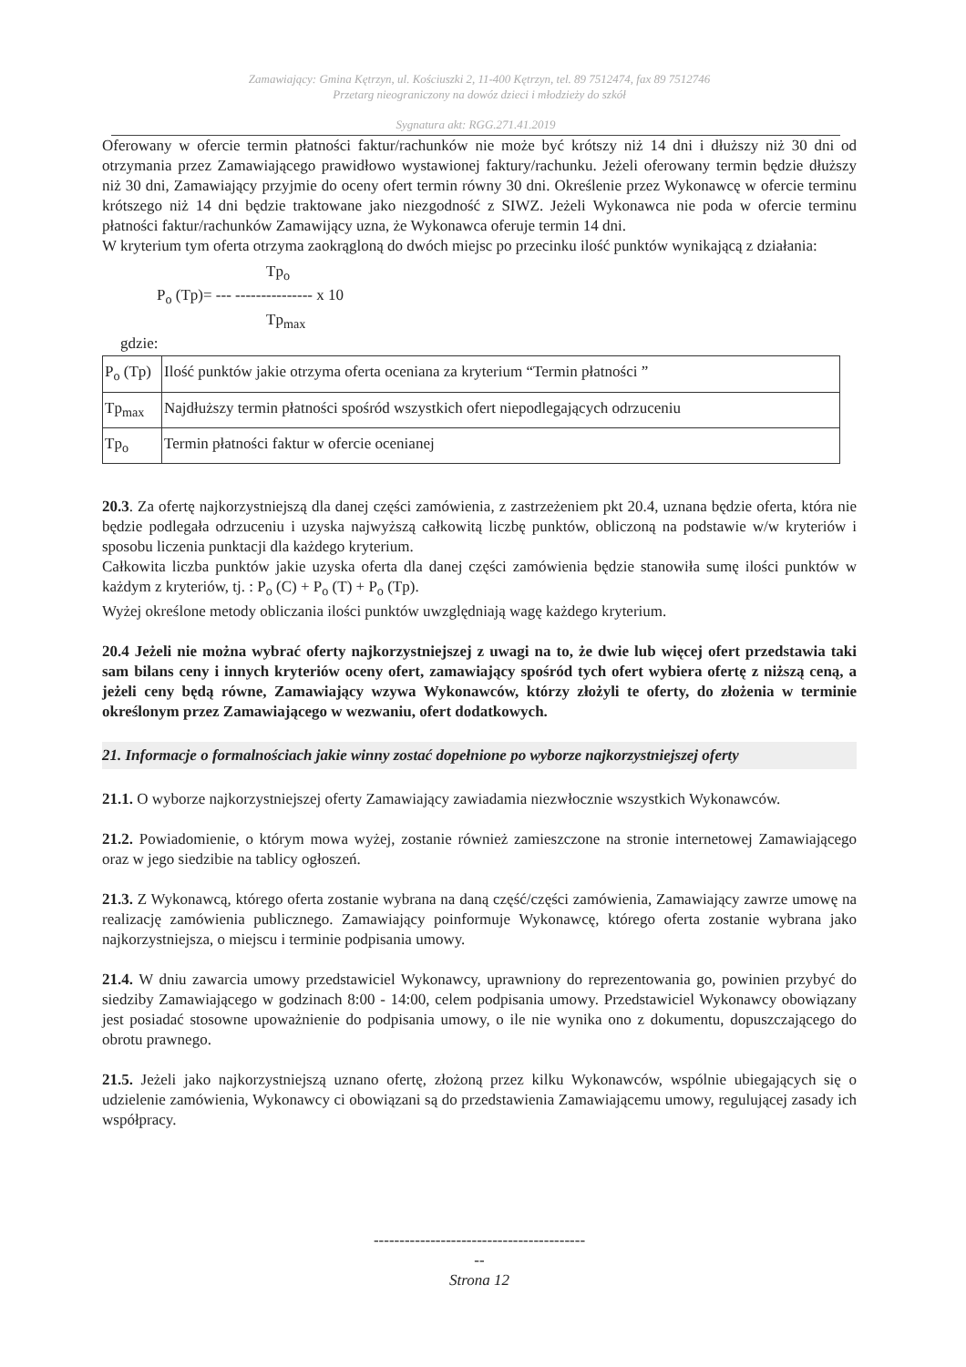Zamawiający: Gmina Kętrzyn, ul. Kościuszki 2, 11-400 Kętrzyn, tel. 89 7512474, fax 89 7512746
Przetarg nieograniczony na dowóz dzieci i młodzieży do szkół
Sygnatura akt: RGG.271.41.2019
Oferowany w ofercie termin płatności faktur/rachunków nie może być krótszy niż 14 dni i dłuższy niż 30 dni od otrzymania przez Zamawiającego prawidłowo wystawionej faktury/rachunku. Jeżeli oferowany termin będzie dłuższy niż 30 dni, Zamawiający przyjmie do oceny ofert termin równy 30 dni. Określenie przez Wykonawcę w ofercie terminu krótszego niż 14 dni będzie traktowane jako niezgodność z SIWZ. Jeżeli Wykonawca nie poda w ofercie terminu płatności faktur/rachunków Zamawijący uzna, że Wykonawca oferuje termin 14 dni.
W kryterium tym oferta otrzyma zaokrągloną do dwóch miejsc po przecinku ilość punktów wynikającą z działania:
Tp<sub>o</sub>
P<sub>o</sub> (Tp)= --- --------------- x 10
Tp<sub>max</sub>
gdzie:
| P<sub>o</sub> (Tp) | Ilość punktów jakie otrzyma oferta oceniana za kryterium “Termin płatności ” |
| Tp<sub>max</sub> | Najdłuższy termin płatności spośród wszystkich ofert niepodlegających odrzuceniu |
| Tp<sub>o</sub> | Termin płatności faktur w ofercie ocenianej |
20.3. Za ofertę najkorzystniejszą dla danej części zamówienia, z zastrzeżeniem pkt 20.4, uznana będzie oferta, która nie będzie podlegała odrzuceniu i uzyska najwyższą całkowitą liczbę punktów, obliczoną na podstawie w/w kryteriów i sposobu liczenia punktacji dla każdego kryterium.
Całkowita liczba punktów jakie uzyska oferta dla danej części zamówienia będzie stanowiła sumę ilości punktów w każdym z kryteriów, tj. : P<sub>o</sub> (C) + P<sub>o</sub> (T) + P<sub>o</sub> (Tp).
Wyżej określone metody obliczania ilości punktów uwzględniają wagę każdego kryterium.
20.4 Jeżeli nie można wybrać oferty najkorzystniejszej z uwagi na to, że dwie lub więcej ofert przedstawia taki sam bilans ceny i innych kryteriów oceny ofert, zamawiający spośród tych ofert wybiera ofertę z niższą ceną, a jeżeli ceny będą równe, Zamawiający wzywa Wykonawców, którzy złożyli te oferty, do złożenia w terminie określonym przez Zamawiającego w wezwaniu, ofert dodatkowych.
21. Informacje o formalnościach jakie winny zostać dopełnione po wyborze najkorzystniejszej oferty
21.1. O wyborze najkorzystniejszej oferty Zamawiający zawiadamia niezwłocznie wszystkich Wykonawców.
21.2. Powiadomienie, o którym mowa wyżej, zostanie również zamieszczone na stronie internetowej Zamawiającego oraz w jego siedzibie na tablicy ogłoszeń.
21.3. Z Wykonawcą, którego oferta zostanie wybrana na daną część/części zamówienia, Zamawiający zawrze umowę na realizację zamówienia publicznego. Zamawiający poinformuje Wykonawcę, którego oferta zostanie wybrana jako najkorzystniejsza, o miejscu i terminie podpisania umowy.
21.4. W dniu zawarcia umowy przedstawiciel Wykonawcy, uprawniony do reprezentowania go, powinien przybyć do siedziby Zamawiającego w godzinach 8:00 - 14:00, celem podpisania umowy. Przedstawiciel Wykonawcy obowiązany jest posiadać stosowne upoważnienie do podpisania umowy, o ile nie wynika ono z dokumentu, dopuszczającego do obrotu prawnego.
21.5. Jeżeli jako najkorzystniejszą uznano ofertę, złożoną przez kilku Wykonawców, wspólnie ubiegających się o udzielenie zamówienia, Wykonawcy ci obowiązani są do przedstawienia Zamawiającemu umowy, regulującej zasady ich współpracy.
-----------------------------------------
--
Strona 12